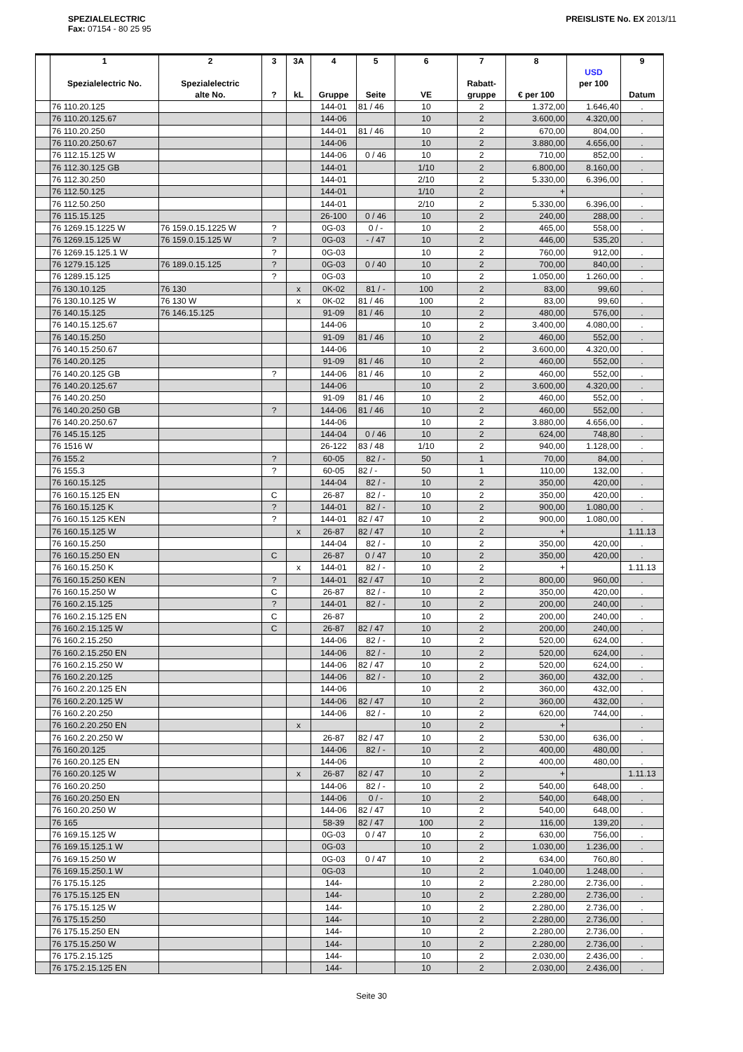SPEZIALELECTRIC
Fax: 07154 - 80 25 95
PREISLISTE No. EX 2013/11
| | 1 Spezialelectric No. | 2 Spezialelectric alte No. | 3 ? | 3A kL | 4 Gruppe | 5 Seite | 6 VE | 7 Rabatt- gruppe | 8 € per 100 | USD per 100 | 9 Datum |
| --- | --- | --- | --- | --- | --- | --- | --- | --- | --- | --- | --- |
| | 76 110.20.125 | | | | 144-01 | 81 / 46 | 10 | 2 | 1.372,00 | 1.646,40 | . |
| | 76 110.20.125.67 | | | | 144-06 | | 10 | 2 | 3.600,00 | 4.320,00 | . |
| | 76 110.20.250 | | | | 144-01 | 81 / 46 | 10 | 2 | 670,00 | 804,00 | . |
| | 76 110.20.250.67 | | | | 144-06 | | 10 | 2 | 3.880,00 | 4.656,00 | . |
| | 76 112.15.125 W | | | | 144-06 | 0 / 46 | 10 | 2 | 710,00 | 852,00 | . |
| | 76 112.30.125 GB | | | | 144-01 | | 1/10 | 2 | 6.800,00 | 8.160,00 | . |
| | 76 112.30.250 | | | | 144-01 | | 2/10 | 2 | 5.330,00 | 6.396,00 | . |
| | 76 112.50.125 | | | | 144-01 | | 1/10 | 2 | + | | . |
| | 76 112.50.250 | | | | 144-01 | | 2/10 | 2 | 5.330,00 | 6.396,00 | . |
| | 76 115.15.125 | | | | 26-100 | 0 / 46 | 10 | 2 | 240,00 | 288,00 | . |
| | 76 1269.15.1225 W | 76 159.0.15.1225 W | ? | | 0G-03 | 0 / - | 10 | 2 | 465,00 | 558,00 | . |
| | 76 1269.15.125 W | 76 159.0.15.125 W | ? | | 0G-03 | - / 47 | 10 | 2 | 446,00 | 535,20 | . |
| | 76 1269.15.125.1 W | | ? | | 0G-03 | | 10 | 2 | 760,00 | 912,00 | . |
| | 76 1279.15.125 | 76 189.0.15.125 | ? | | 0G-03 | 0 / 40 | 10 | 2 | 700,00 | 840,00 | . |
| | 76 1289.15.125 | | ? | | 0G-03 | | 10 | 2 | 1.050,00 | 1.260,00 | . |
| | 76 130.10.125 | 76 130 | | x | 0K-02 | 81 / - | 100 | 2 | 83,00 | 99,60 | . |
| | 76 130.10.125 W | 76 130 W | | x | 0K-02 | 81 / 46 | 100 | 2 | 83,00 | 99,60 | . |
| | 76 140.15.125 | 76 146.15.125 | | | 91-09 | 81 / 46 | 10 | 2 | 480,00 | 576,00 | . |
| | 76 140.15.125.67 | | | | 144-06 | | 10 | 2 | 3.400,00 | 4.080,00 | . |
| | 76 140.15.250 | | | | 91-09 | 81 / 46 | 10 | 2 | 460,00 | 552,00 | . |
| | 76 140.15.250.67 | | | | 144-06 | | 10 | 2 | 3.600,00 | 4.320,00 | . |
| | 76 140.20.125 | | | | 91-09 | 81 / 46 | 10 | 2 | 460,00 | 552,00 | . |
| | 76 140.20.125 GB | | ? | | 144-06 | 81 / 46 | 10 | 2 | 460,00 | 552,00 | . |
| | 76 140.20.125.67 | | | | 144-06 | | 10 | 2 | 3.600,00 | 4.320,00 | . |
| | 76 140.20.250 | | | | 91-09 | 81 / 46 | 10 | 2 | 460,00 | 552,00 | . |
| | 76 140.20.250 GB | | ? | | 144-06 | 81 / 46 | 10 | 2 | 460,00 | 552,00 | . |
| | 76 140.20.250.67 | | | | 144-06 | | 10 | 2 | 3.880,00 | 4.656,00 | . |
| | 76 145.15.125 | | | | 144-04 | 0 / 46 | 10 | 2 | 624,00 | 748,80 | . |
| | 76 1516 W | | | | 26-122 | 83 / 48 | 1/10 | 2 | 940,00 | 1.128,00 | . |
| | 76 155.2 | | ? | | 60-05 | 82 / - | 50 | 1 | 70,00 | 84,00 | . |
| | 76 155.3 | | ? | | 60-05 | 82 / - | 50 | 1 | 110,00 | 132,00 | . |
| | 76 160.15.125 | | | | 144-04 | 82 / - | 10 | 2 | 350,00 | 420,00 | . |
| | 76 160.15.125 EN | | C | | 26-87 | 82 / - | 10 | 2 | 350,00 | 420,00 | . |
| | 76 160.15.125 K | | ? | | 144-01 | 82 / - | 10 | 2 | 900,00 | 1.080,00 | . |
| | 76 160.15.125 KEN | | ? | | 144-01 | 82 / 47 | 10 | 2 | 900,00 | 1.080,00 | . |
| | 76 160.15.125 W | | | x | 26-87 | 82 / 47 | 10 | 2 | + | | 1.11.13 |
| | 76 160.15.250 | | | | 144-04 | 82 / - | 10 | 2 | 350,00 | 420,00 | . |
| | 76 160.15.250 EN | | C | | 26-87 | 0 / 47 | 10 | 2 | 350,00 | 420,00 | . |
| | 76 160.15.250 K | | | x | 144-01 | 82 / - | 10 | 2 | + | | 1.11.13 |
| | 76 160.15.250 KEN | | ? | | 144-01 | 82 / 47 | 10 | 2 | 800,00 | 960,00 | . |
| | 76 160.15.250 W | | C | | 26-87 | 82 / - | 10 | 2 | 350,00 | 420,00 | . |
| | 76 160.2.15.125 | | ? | | 144-01 | 82 / - | 10 | 2 | 200,00 | 240,00 | . |
| | 76 160.2.15.125 EN | | C | | 26-87 | | 10 | 2 | 200,00 | 240,00 | . |
| | 76 160.2.15.125 W | | C | | 26-87 | 82 / 47 | 10 | 2 | 200,00 | 240,00 | . |
| | 76 160.2.15.250 | | | | 144-06 | 82 / - | 10 | 2 | 520,00 | 624,00 | . |
| | 76 160.2.15.250 EN | | | | 144-06 | 82 / - | 10 | 2 | 520,00 | 624,00 | . |
| | 76 160.2.15.250 W | | | | 144-06 | 82 / 47 | 10 | 2 | 520,00 | 624,00 | . |
| | 76 160.2.20.125 | | | | 144-06 | 82 / - | 10 | 2 | 360,00 | 432,00 | . |
| | 76 160.2.20.125 EN | | | | 144-06 | | 10 | 2 | 360,00 | 432,00 | . |
| | 76 160.2.20.125 W | | | | 144-06 | 82 / 47 | 10 | 2 | 360,00 | 432,00 | . |
| | 76 160.2.20.250 | | | | 144-06 | 82 / - | 10 | 2 | 620,00 | 744,00 | . |
| | 76 160.2.20.250 EN | | | x | | | 10 | 2 | + | | . |
| | 76 160.2.20.250 W | | | | 26-87 | 82 / 47 | 10 | 2 | 530,00 | 636,00 | . |
| | 76 160.20.125 | | | | 144-06 | 82 / - | 10 | 2 | 400,00 | 480,00 | . |
| | 76 160.20.125 EN | | | | 144-06 | | 10 | 2 | 400,00 | 480,00 | . |
| | 76 160.20.125 W | | | x | 26-87 | 82 / 47 | 10 | 2 | + | | 1.11.13 |
| | 76 160.20.250 | | | | 144-06 | 82 / - | 10 | 2 | 540,00 | 648,00 | . |
| | 76 160.20.250 EN | | | | 144-06 | 0 / - | 10 | 2 | 540,00 | 648,00 | . |
| | 76 160.20.250 W | | | | 144-06 | 82 / 47 | 10 | 2 | 540,00 | 648,00 | . |
| | 76 165 | | | | 58-39 | 82 / 47 | 100 | 2 | 116,00 | 139,20 | . |
| | 76 169.15.125 W | | | | 0G-03 | 0 / 47 | 10 | 2 | 630,00 | 756,00 | . |
| | 76 169.15.125.1 W | | | | 0G-03 | | 10 | 2 | 1.030,00 | 1.236,00 | . |
| | 76 169.15.250 W | | | | 0G-03 | 0 / 47 | 10 | 2 | 634,00 | 760,80 | . |
| | 76 169.15.250.1 W | | | | 0G-03 | | 10 | 2 | 1.040,00 | 1.248,00 | . |
| | 76 175.15.125 | | | | 144- | | 10 | 2 | 2.280,00 | 2.736,00 | . |
| | 76 175.15.125 EN | | | | 144- | | 10 | 2 | 2.280,00 | 2.736,00 | . |
| | 76 175.15.125 W | | | | 144- | | 10 | 2 | 2.280,00 | 2.736,00 | . |
| | 76 175.15.250 | | | | 144- | | 10 | 2 | 2.280,00 | 2.736,00 | . |
| | 76 175.15.250 EN | | | | 144- | | 10 | 2 | 2.280,00 | 2.736,00 | . |
| | 76 175.15.250 W | | | | 144- | | 10 | 2 | 2.280,00 | 2.736,00 | . |
| | 76 175.2.15.125 | | | | 144- | | 10 | 2 | 2.030,00 | 2.436,00 | . |
| | 76 175.2.15.125 EN | | | | 144- | | 10 | 2 | 2.030,00 | 2.436,00 | . |
Seite 30